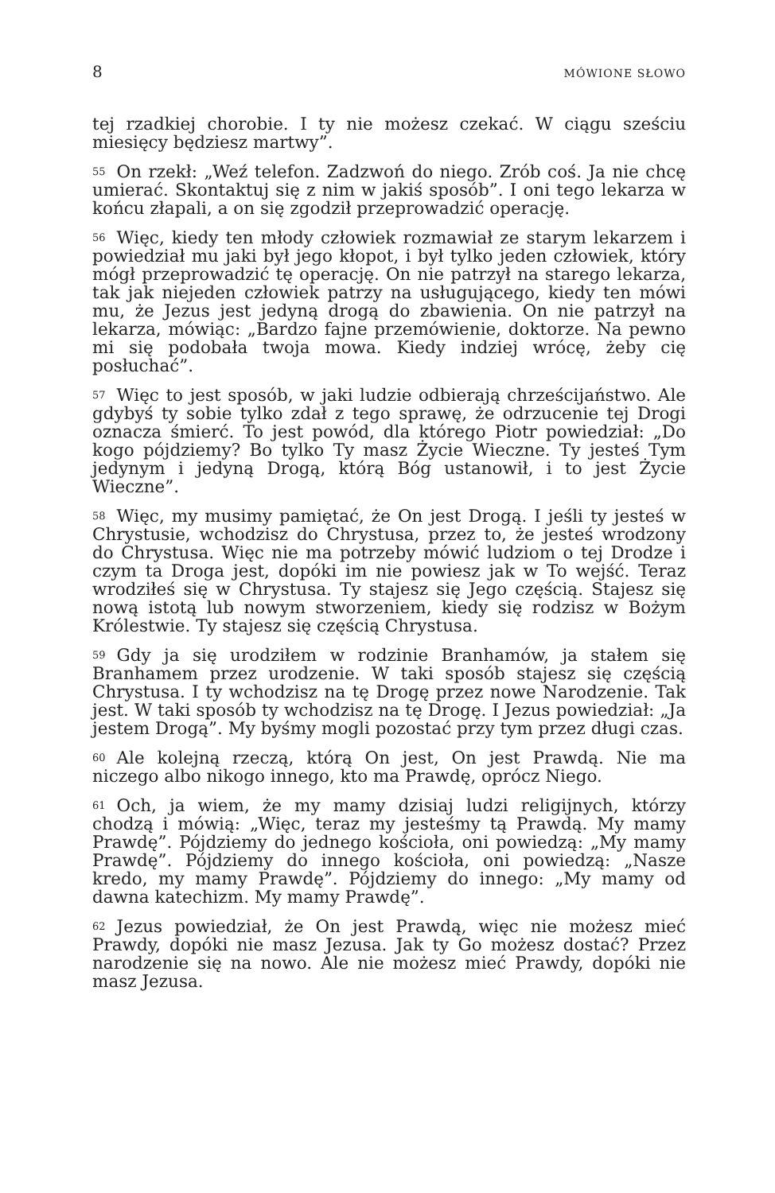8 MÓWIONE SŁOWO
tej rzadkiej chorobie. I ty nie możesz czekać. W ciągu sześciu miesięcy będziesz martwy”.
55 On rzekł: „Weź telefon. Zadzwoń do niego. Zrób coś. Ja nie chcę umierać. Skontaktuj się z nim w jakiś sposób”. I oni tego lekarza w końcu złapali, a on się zgodził przeprowadzić operację.
56 Więc, kiedy ten młody człowiek rozmawiał ze starym lekarzem i powiedział mu jaki był jego kłopot, i był tylko jeden człowiek, który mógł przeprowadzić tę operację. On nie patrzył na starego lekarza, tak jak niejeden człowiek patrzy na usługującego, kiedy ten mówi mu, że Jezus jest jedyną drogą do zbawienia. On nie patrzył na lekarza, mówiąc: „Bardzo fajne przemówienie, doktorze. Na pewno mi się podobała twoja mowa. Kiedy indziej wrócę, żeby cię posłuchać”.
57 Więc to jest sposób, w jaki ludzie odbierają chrześcijaństwo. Ale gdybyś ty sobie tylko zdał z tego sprawę, że odrzucenie tej Drogi oznacza śmierć. To jest powód, dla którego Piotr powiedział: „Do kogo pójdziemy? Bo tylko Ty masz Życie Wieczne. Ty jesteś Tym jedynym i jedyną Drogą, którą Bóg ustanowił, i to jest Życie Wieczne”.
58 Więc, my musimy pamiętać, że On jest Drogą. I jeśli ty jesteś w Chrystusie, wchodzisz do Chrystusa, przez to, że jesteś wrodzony do Chrystusa. Więc nie ma potrzeby mówić ludziom o tej Drodze i czym ta Droga jest, dopóki im nie powiesz jak w To wejść. Teraz wrodziłeś się w Chrystusa. Ty stajesz się Jego częścią. Stajesz się nową istotą lub nowym stworzeniem, kiedy się rodzisz w Bożym Królestwie. Ty stajesz się częścią Chrystusa.
59 Gdy ja się urodziłem w rodzinie Branhamów, ja stałem się Branhamem przez urodzenie. W taki sposób stajesz się częścią Chrystusa. I ty wchodzisz na tę Drogę przez nowe Narodzenie. Tak jest. W taki sposób ty wchodzisz na tę Drogę. I Jezus powiedział: „Ja jestem Drogą”. My byśmy mogli pozostać przy tym przez długi czas.
60 Ale kolejną rzeczą, którą On jest, On jest Prawdą. Nie ma niczego albo nikogo innego, kto ma Prawdę, oprócz Niego.
61 Och, ja wiem, że my mamy dzisiaj ludzi religijnych, którzy chodzą i mówią: „Więc, teraz my jesteśmy tą Prawdą. My mamy Prawdę”. Pójdziemy do jednego kościoła, oni powiedzą: „My mamy Prawdę”. Pójdziemy do innego kościoła, oni powiedzą: „Nasze kredo, my mamy Prawdę”. Pójdziemy do innego: „My mamy od dawna katechizm. My mamy Prawdę”.
62 Jezus powiedział, że On jest Prawdą, więc nie możesz mieć Prawdy, dopóki nie masz Jezusa. Jak ty Go możesz dostać? Przez narodzenie się na nowo. Ale nie możesz mieć Prawdy, dopóki nie masz Jezusa.